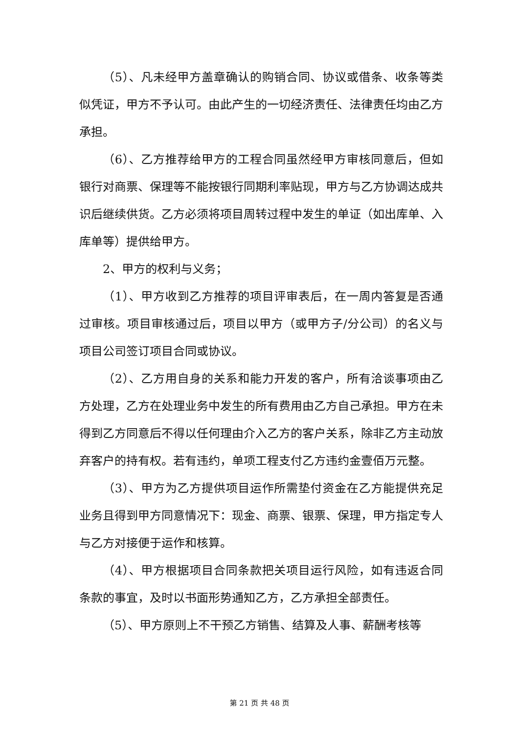（5）、凡未经甲方盖章确认的购销合同、协议或借条、收条等类似凭证，甲方不予认可。由此产生的一切经济责任、法律责任均由乙方承担。
（6）、乙方推荐给甲方的工程合同虽然经甲方审核同意后，但如银行对商票、保理等不能按银行同期利率贴现，甲方与乙方协调达成共识后继续供货。乙方必须将项目周转过程中发生的单证（如出库单、入库单等）提供给甲方。
2、甲方的权利与义务；
（1）、甲方收到乙方推荐的项目评审表后，在一周内答复是否通过审核。项目审核通过后，项目以甲方（或甲方子/分公司）的名义与项目公司签订项目合同或协议。
（2）、乙方用自身的关系和能力开发的客户，所有洽谈事项由乙方处理，乙方在处理业务中发生的所有费用由乙方自己承担。甲方在未得到乙方同意后不得以任何理由介入乙方的客户关系，除非乙方主动放弃客户的持有权。若有违约，单项工程支付乙方违约金壹佰万元整。
（3）、甲方为乙方提供项目运作所需垫付资金在乙方能提供充足业务且得到甲方同意情况下：现金、商票、银票、保理，甲方指定专人与乙方对接便于运作和核算。
（4）、甲方根据项目合同条款把关项目运行风险，如有违返合同条款的事宜，及时以书面形势通知乙方，乙方承担全部责任。
（5）、甲方原则上不干预乙方销售、结算及人事、薪酬考核等
第 21 页 共 48 页